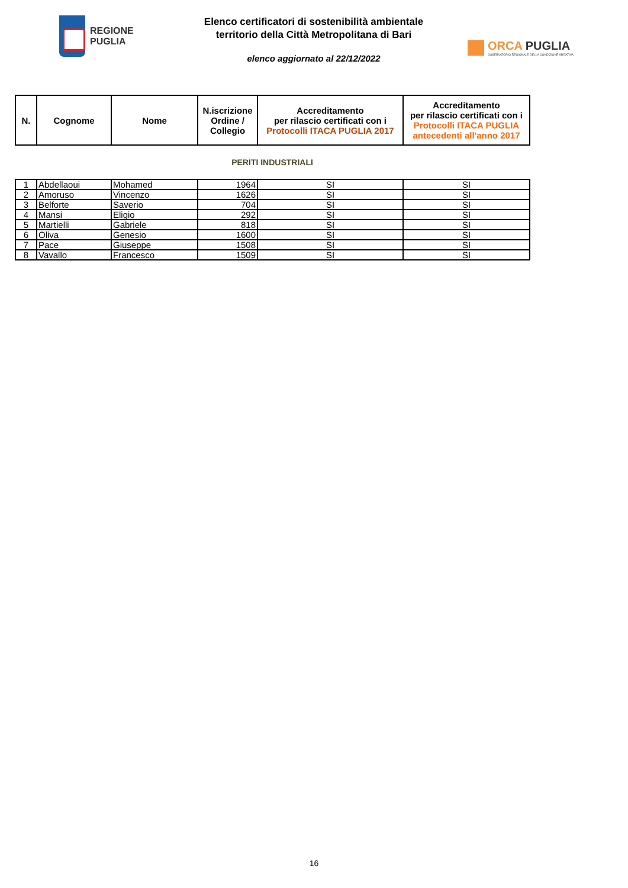REGIONE
PUGLIA
Elenco certificatori di sostenibilità ambientale
territorio della Città Metropolitana di Bari
elenco aggiornato al 22/12/2022
ORCA PUGLIA
OSSERVATORIO REGIONALE DELLA CONDIZIONE ABITATIVA
| N. | Cognome | Nome | N.iscrizione Ordine / Collegio | Accreditamento per rilascio certificati con i Protocolli ITACA PUGLIA 2017 | Accreditamento per rilascio certificati con i Protocolli ITACA PUGLIA antecedenti all'anno 2017 |
| --- | --- | --- | --- | --- | --- |
PERITI INDUSTRIALI
| 1 | Abdellaoui | Mohamed | 1964 | SI | SI |
| 2 | Amoruso | Vincenzo | 1626 | SI | SI |
| 3 | Belforte | Saverio | 704 | SI | SI |
| 4 | Mansi | Eligio | 292 | SI | SI |
| 5 | Martielli | Gabriele | 818 | SI | SI |
| 6 | Oliva | Genesio | 1600 | SI | SI |
| 7 | Pace | Giuseppe | 1508 | SI | SI |
| 8 | Vavallo | Francesco | 1509 | SI | SI |
16